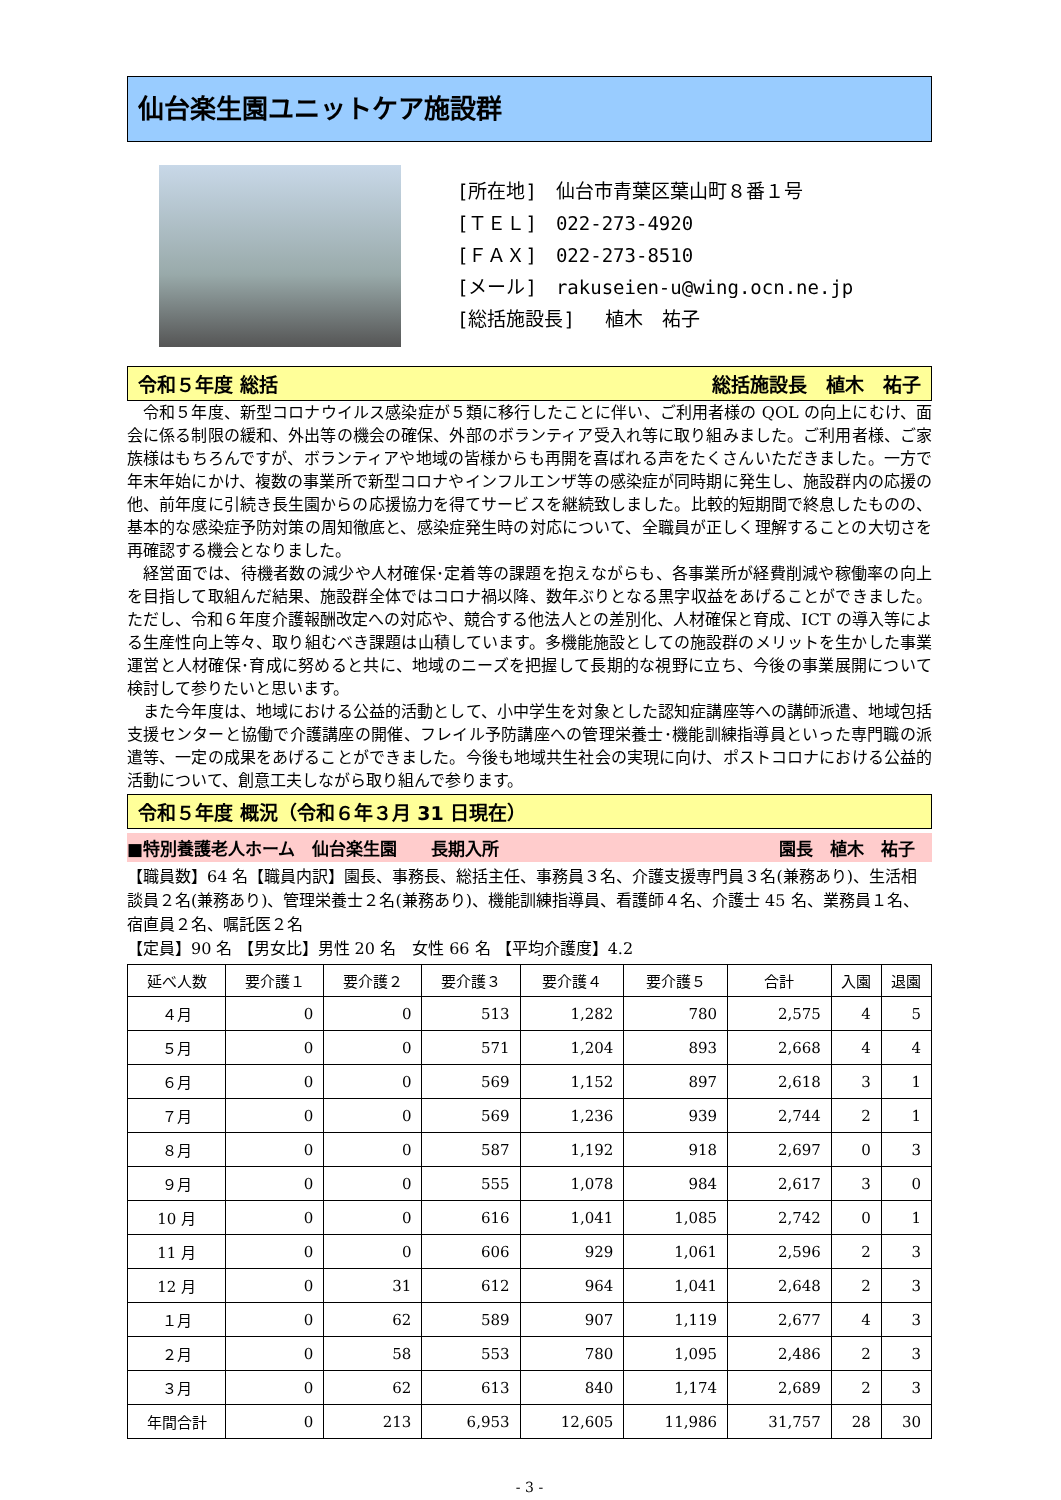仙台楽生園ユニットケア施設群
[所在地]　仙台市青葉区葉山町８番１号
[ＴＥＬ]　022-273-4920
[ＦＡＸ]　022-273-8510
[メール]　rakuseien-u@wing.ocn.ne.jp
[総括施設長]　 植木　祐子
令和５年度 総括 総括施設長　植木　祐子
令和５年度、新型コロナウイルス感染症が５類に移行したことに伴い、ご利用者様の QOL の向上にむけ、面会に係る制限の緩和、外出等の機会の確保、外部のボランティア受入れ等に取り組みました。ご利用者様、ご家族様はもちろんですが、ボランティアや地域の皆様からも再開を喜ばれる声をたくさんいただきました。一方で年末年始にかけ、複数の事業所で新型コロナやインフルエンザ等の感染症が同時期に発生し、施設群内の応援の他、前年度に引続き長生園からの応援協力を得てサービスを継続致しました。比較的短期間で終息したものの、基本的な感染症予防対策の周知徹底と、感染症発生時の対応について、全職員が正しく理解することの大切さを再確認する機会となりました。
経営面では、待機者数の減少や人材確保･定着等の課題を抱えながらも、各事業所が経費削減や稼働率の向上を目指して取組んだ結果、施設群全体ではコロナ禍以降、数年ぶりとなる黒字収益をあげることができました。ただし、令和６年度介護報酬改定への対応や、競合する他法人との差別化、人材確保と育成、ICT の導入等による生産性向上等々、取り組むべき課題は山積しています。多機能施設としての施設群のメリットを生かした事業運営と人材確保･育成に努めると共に、地域のニーズを把握して長期的な視野に立ち、今後の事業展開について検討して参りたいと思います。
また今年度は、地域における公益的活動として、小中学生を対象とした認知症講座等への講師派遣、地域包括支援センターと協働で介護講座の開催、フレイル予防講座への管理栄養士･機能訓練指導員といった専門職の派遣等、一定の成果をあげることができました。今後も地域共生社会の実現に向け、ポストコロナにおける公益的活動について、創意工夫しながら取り組んで参ります。
令和５年度 概況（令和６年３月 31 日現在）
■特別養護老人ホーム　仙台楽生園　　長期入所 園長　植木　祐子　
【職員数】64 名【職員内訳】園長、事務長、総括主任、事務員３名、介護支援専門員３名(兼務あり)、生活相談員２名(兼務あり)、管理栄養士２名(兼務あり)、機能訓練指導員、看護師４名、介護士 45 名、業務員１名、宿直員２名、嘱託医２名
【定員】90 名 【男女比】男性 20 名　女性 66 名 【平均介護度】4.2
| 延べ人数 | 要介護１ | 要介護２ | 要介護３ | 要介護４ | 要介護５ | 合計 | 入園 | 退園 |
| --- | --- | --- | --- | --- | --- | --- | --- | --- |
| ４月 | 0 | 0 | 513 | 1,282 | 780 | 2,575 | 4 | 5 |
| ５月 | 0 | 0 | 571 | 1,204 | 893 | 2,668 | 4 | 4 |
| ６月 | 0 | 0 | 569 | 1,152 | 897 | 2,618 | 3 | 1 |
| ７月 | 0 | 0 | 569 | 1,236 | 939 | 2,744 | 2 | 1 |
| ８月 | 0 | 0 | 587 | 1,192 | 918 | 2,697 | 0 | 3 |
| ９月 | 0 | 0 | 555 | 1,078 | 984 | 2,617 | 3 | 0 |
| 10 月 | 0 | 0 | 616 | 1,041 | 1,085 | 2,742 | 0 | 1 |
| 11 月 | 0 | 0 | 606 | 929 | 1,061 | 2,596 | 2 | 3 |
| 12 月 | 0 | 31 | 612 | 964 | 1,041 | 2,648 | 2 | 3 |
| １月 | 0 | 62 | 589 | 907 | 1,119 | 2,677 | 4 | 3 |
| ２月 | 0 | 58 | 553 | 780 | 1,095 | 2,486 | 2 | 3 |
| ３月 | 0 | 62 | 613 | 840 | 1,174 | 2,689 | 2 | 3 |
| 年間合計 | 0 | 213 | 6,953 | 12,605 | 11,986 | 31,757 | 28 | 30 |
- 3 -